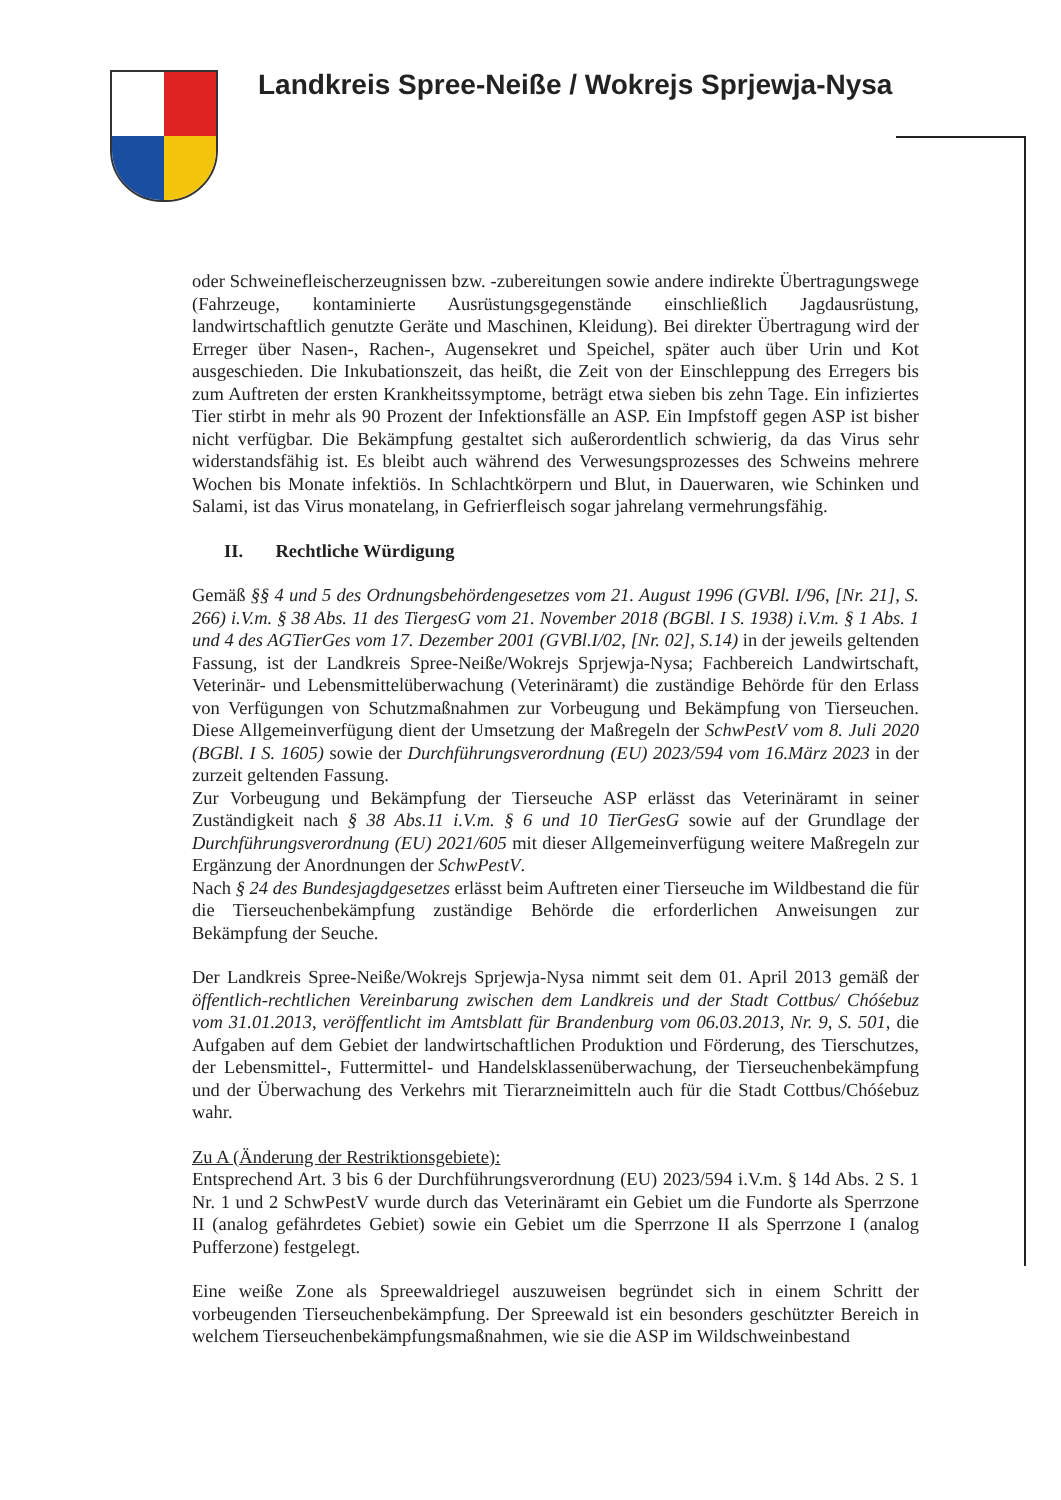Landkreis Spree-Neiße / Wokrejs Sprjewja-Nysa
oder Schweinefleischerzeugnissen bzw. -zubereitungen sowie andere indirekte Übertragungswege (Fahrzeuge, kontaminierte Ausrüstungsgegenstände einschließlich Jagdausrüstung, landwirtschaftlich genutzte Geräte und Maschinen, Kleidung). Bei direkter Übertragung wird der Erreger über Nasen-, Rachen-, Augensekret und Speichel, später auch über Urin und Kot ausgeschieden. Die Inkubationszeit, das heißt, die Zeit von der Einschleppung des Erregers bis zum Auftreten der ersten Krankheitssymptome, beträgt etwa sieben bis zehn Tage. Ein infiziertes Tier stirbt in mehr als 90 Prozent der Infektionsfälle an ASP. Ein Impfstoff gegen ASP ist bisher nicht verfügbar. Die Bekämpfung gestaltet sich außerordentlich schwierig, da das Virus sehr widerstandsfähig ist. Es bleibt auch während des Verwesungsprozesses des Schweins mehrere Wochen bis Monate infektiös. In Schlachtkörpern und Blut, in Dauerwaren, wie Schinken und Salami, ist das Virus monatelang, in Gefrierfleisch sogar jahrelang vermehrungsfähig.
II. Rechtliche Würdigung
Gemäß §§ 4 und 5 des Ordnungsbehördengesetzes vom 21. August 1996 (GVBl. I/96, [Nr. 21], S. 266) i.V.m. § 38 Abs. 11 des TiergesG vom 21. November 2018 (BGBl. I S. 1938) i.V.m. § 1 Abs. 1 und 4 des AGTierGes vom 17. Dezember 2001 (GVBl.I/02, [Nr. 02], S.14) in der jeweils geltenden Fassung, ist der Landkreis Spree-Neiße/Wokrejs Sprjewja-Nysa; Fachbereich Landwirtschaft, Veterinär- und Lebensmittelüberwachung (Veterinäramt) die zuständige Behörde für den Erlass von Verfügungen von Schutzmaßnahmen zur Vorbeugung und Bekämpfung von Tierseuchen. Diese Allgemeinverfügung dient der Umsetzung der Maßregeln der SchwPestV vom 8. Juli 2020 (BGBl. I S. 1605) sowie der Durchführungsverordnung (EU) 2023/594 vom 16.März 2023 in der zurzeit geltenden Fassung.
Zur Vorbeugung und Bekämpfung der Tierseuche ASP erlässt das Veterinäramt in seiner Zuständigkeit nach § 38 Abs.11 i.V.m. § 6 und 10 TierGesG sowie auf der Grundlage der Durchführungsverordnung (EU) 2021/605 mit dieser Allgemeinverfügung weitere Maßregeln zur Ergänzung der Anordnungen der SchwPestV.
Nach § 24 des Bundesjagdgesetzes erlässt beim Auftreten einer Tierseuche im Wildbestand die für die Tierseuchenbekämpfung zuständige Behörde die erforderlichen Anweisungen zur Bekämpfung der Seuche.
Der Landkreis Spree-Neiße/Wokrejs Sprjewja-Nysa nimmt seit dem 01. April 2013 gemäß der öffentlich-rechtlichen Vereinbarung zwischen dem Landkreis und der Stadt Cottbus/ Chóśebuz vom 31.01.2013, veröffentlicht im Amtsblatt für Brandenburg vom 06.03.2013, Nr. 9, S. 501, die Aufgaben auf dem Gebiet der landwirtschaftlichen Produktion und Förderung, des Tierschutzes, der Lebensmittel-, Futtermittel- und Handelsklassenüberwachung, der Tierseuchenbekämpfung und der Überwachung des Verkehrs mit Tierarzneimitteln auch für die Stadt Cottbus/Chóśebuz wahr.
Zu A (Änderung der Restriktionsgebiete):
Entsprechend Art. 3 bis 6 der Durchführungsverordnung (EU) 2023/594 i.V.m. § 14d Abs. 2 S. 1 Nr. 1 und 2 SchwPestV wurde durch das Veterinäramt ein Gebiet um die Fundorte als Sperrzone II (analog gefährdetes Gebiet) sowie ein Gebiet um die Sperrzone II als Sperrzone I (analog Pufferzone) festgelegt.
Eine weiße Zone als Spreewaldriegel auszuweisen begründet sich in einem Schritt der vorbeugenden Tierseuchenbekämpfung. Der Spreewald ist ein besonders geschützter Bereich in welchem Tierseuchenbekämpfungsmaßnahmen, wie sie die ASP im Wildschweinbestand